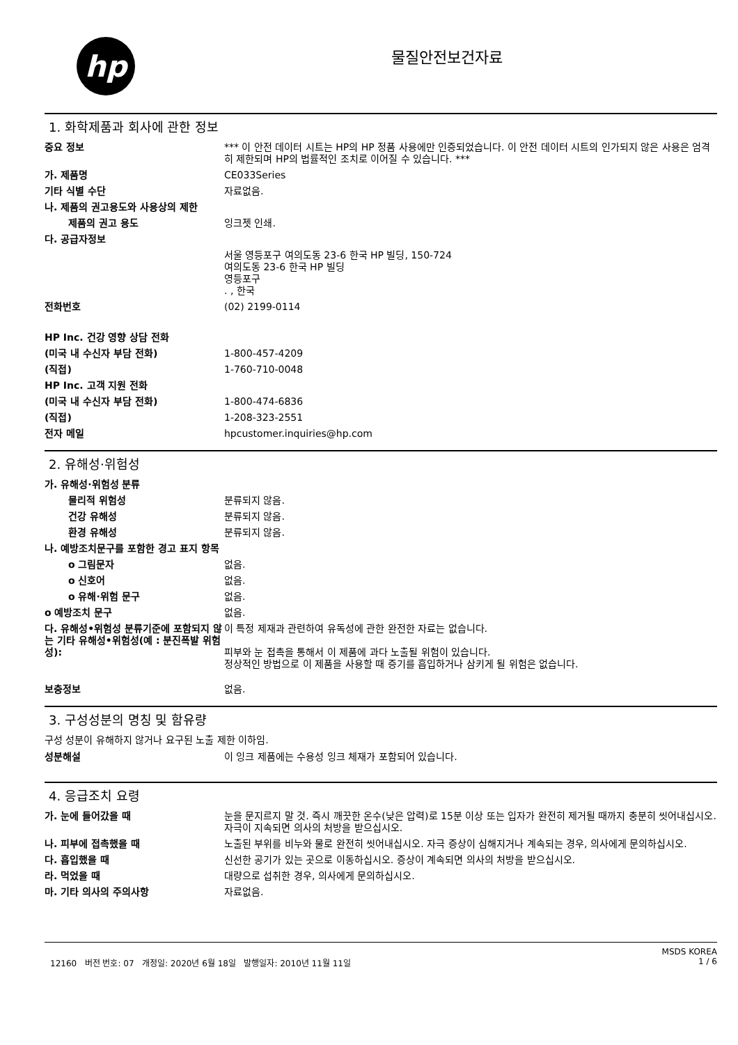hp
물질안전보건자료
1. 화학제품과 회사에 관한 정보
| 중요 정보 | *** 이 안전 데이터 시트는 HP의 HP 정품 사용에만 인증되었습니다. 이 안전 데이터 시트의 인가되지 않은 사용은 엄격히 제한되며 HP의 법률적인 조치로 이어질 수 있습니다. *** |
| 가. 제품명 | CE033Series |
| 기타 식별 수단 | 자료없음. |
| 나. 제품의 권고용도와 사용상의 제한 | |
| 제품의 권고 용도 | 잉크젯 인쇄. |
| 다. 공급자정보 | |
| | 서울 영등포구 여의도동 23-6 한국 HP 빌딩, 150-724 여의도동 23-6 한국 HP 빌딩 영등포구 . , 한국 |
| 전화번호 | (02) 2199-0114 |
| HP Inc. 건강 영향 상담 전화 | |
| (미국 내 수신자 부담 전화) | 1-800-457-4209 |
| (직접) | 1-760-710-0048 |
| HP Inc. 고객 지원 전화 | |
| (미국 내 수신자 부담 전화) | 1-800-474-6836 |
| (직접) | 1-208-323-2551 |
| 전자 메일 | hpcustomer.inquiries@hp.com |
2. 유해성·위험성
| 가. 유해성·위험성 분류 | |
| 물리적 위험성 | 분류되지 않음. |
| 건강 유해성 | 분류되지 않음. |
| 환경 유해성 | 분류되지 않음. |
| 나. 예방조치문구를 포함한 경고 표지 항목 | |
| o 그림문자 | 없음. |
| o 신호어 | 없음. |
| o 유해·위험 문구 | 없음. |
| o 예방조치 문구 | 없음. |
| 다. 유해성•위험성 분류기준에 포함되지 않는 기타 유해성•위험성(예 : 분진폭발 위험성): | 이 특정 제재과 관련하여 유독성에 관한 완전한 자료는 없습니다. 피부와 눈 접촉을 통해서 이 제품에 과다 노출될 위험이 있습니다. 정상적인 방법으로 이 제품을 사용할 때 증기를 흡입하거나 삼키게 될 위험은 없습니다. |
| 보충정보 | 없음. |
3. 구성성분의 명칭 및 함유량
구성 성분이 유해하지 않거나 요구된 노출 제한 이하임.
| 성분해설 | 이 잉크 제품에는 수용성 잉크 체재가 포함되어 있습니다. |
4. 응급조치 요령
| 가. 눈에 들어갔을 때 | 눈을 문지르지 말 것. 즉시 깨끗한 온수(낮은 압력)로 15분 이상 또는 입자가 완전히 제거될 때까지 충분히 씻어내십시오. 자극이 지속되면 의사의 처방을 받으십시오. |
| 나. 피부에 접촉했을 때 | 노출된 부위를 비누와 물로 완전히 씻어내십시오. 자극 증상이 심해지거나 계속되는 경우, 의사에게 문의하십시오. |
| 다. 흡입했을 때 | 신선한 공기가 있는 곳으로 이동하십시오. 증상이 계속되면 의사의 처방을 받으십시오. |
| 라. 먹었을 때 | 대량으로 섭취한 경우, 의사에게 문의하십시오. |
| 마. 기타 의사의 주의사항 | 자료없음. |
12160 버전 번호: 07 개정일: 2020년 6월 18일 발행일자: 2010년 11월 11일
MSDS KOREA
1 / 6